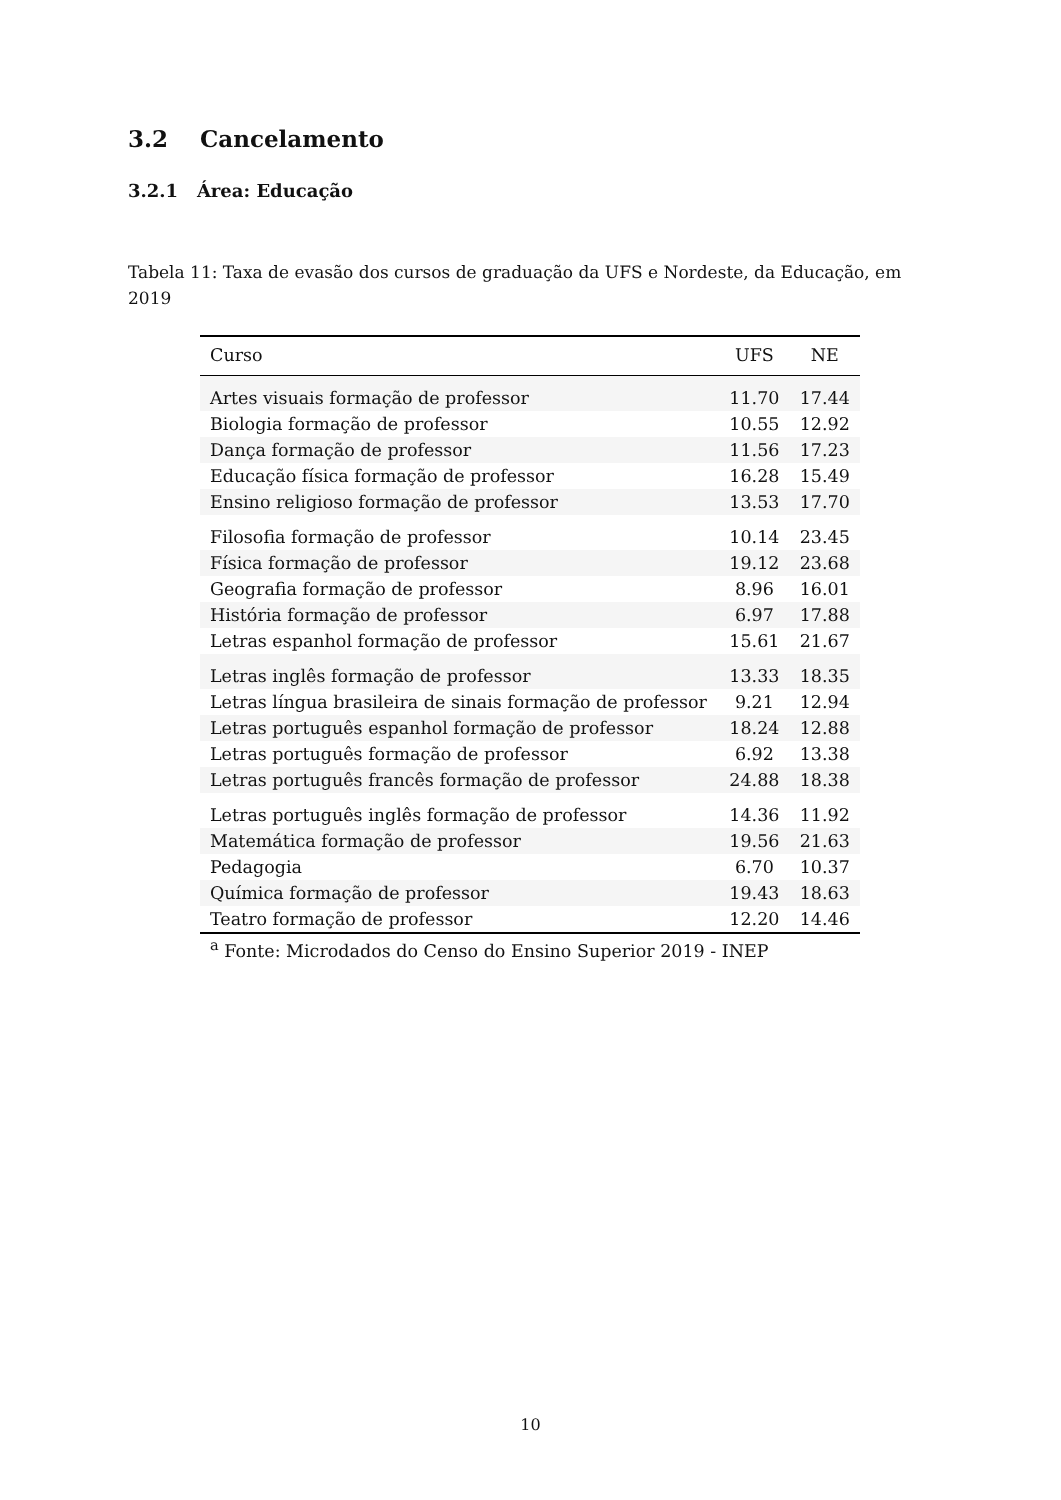3.2 Cancelamento
3.2.1 Área: Educação
Tabela 11: Taxa de evasão dos cursos de graduação da UFS e Nordeste, da Educação, em 2019
| Curso | UFS | NE |
| --- | --- | --- |
| Artes visuais formação de professor | 11.70 | 17.44 |
| Biologia formação de professor | 10.55 | 12.92 |
| Dança formação de professor | 11.56 | 17.23 |
| Educação física formação de professor | 16.28 | 15.49 |
| Ensino religioso formação de professor | 13.53 | 17.70 |
| Filosofia formação de professor | 10.14 | 23.45 |
| Física formação de professor | 19.12 | 23.68 |
| Geografia formação de professor | 8.96 | 16.01 |
| História formação de professor | 6.97 | 17.88 |
| Letras espanhol formação de professor | 15.61 | 21.67 |
| Letras inglês formação de professor | 13.33 | 18.35 |
| Letras língua brasileira de sinais formação de professor | 9.21 | 12.94 |
| Letras português espanhol formação de professor | 18.24 | 12.88 |
| Letras português formação de professor | 6.92 | 13.38 |
| Letras português francês formação de professor | 24.88 | 18.38 |
| Letras português inglês formação de professor | 14.36 | 11.92 |
| Matemática formação de professor | 19.56 | 21.63 |
| Pedagogia | 6.70 | 10.37 |
| Química formação de professor | 19.43 | 18.63 |
| Teatro formação de professor | 12.20 | 14.46 |
<sup>a</sup> Fonte: Microdados do Censo do Ensino Superior 2019 - INEP
10